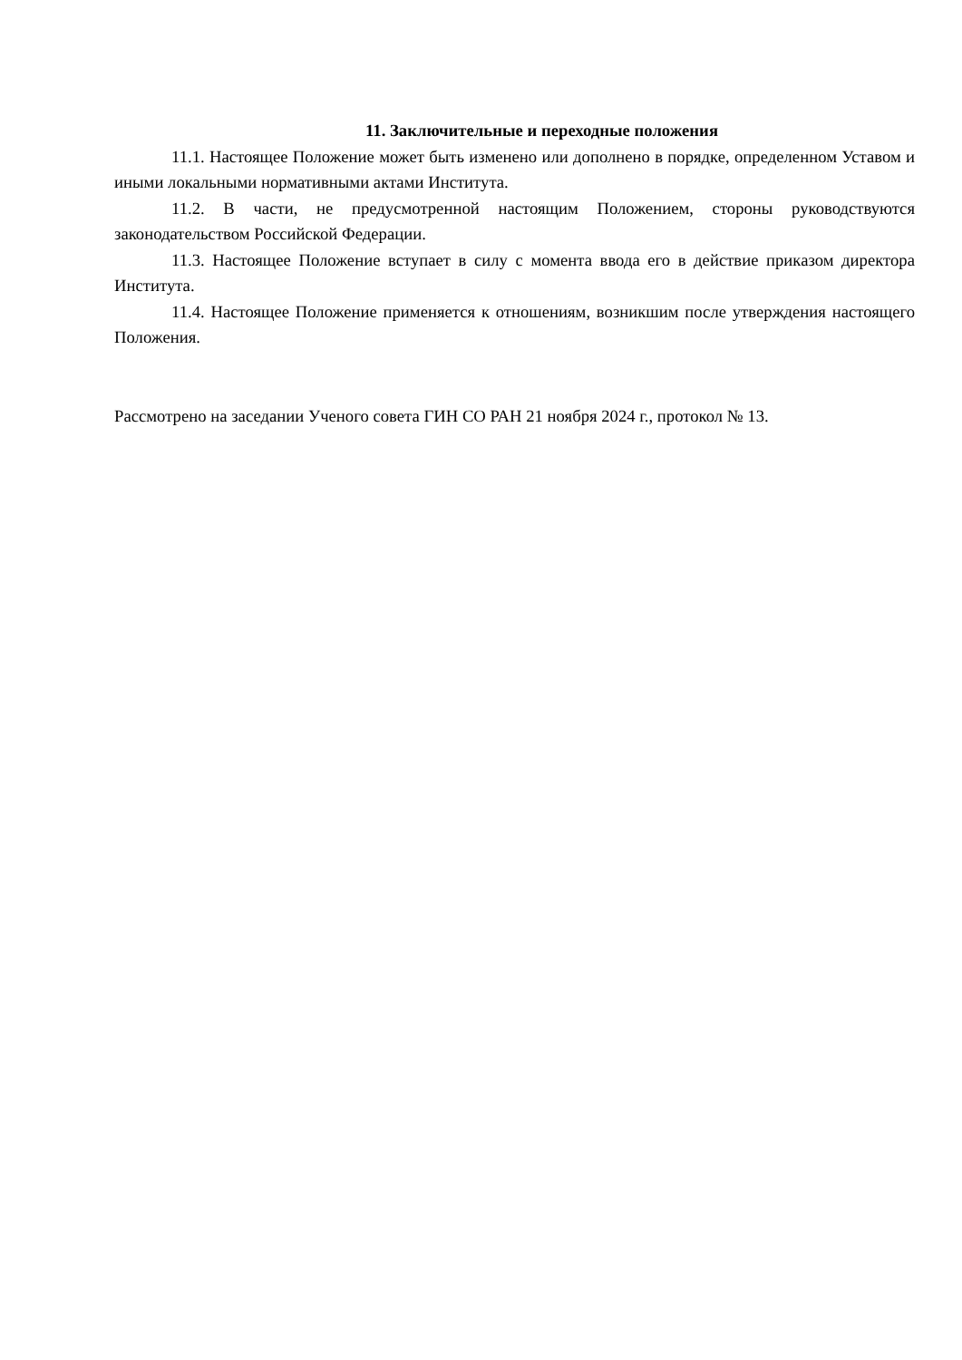11. Заключительные и переходные положения
11.1. Настоящее Положение может быть изменено или дополнено в порядке, определенном Уставом и иными локальными нормативными актами Института.
11.2. В части, не предусмотренной настоящим Положением, стороны руководствуются законодательством Российской Федерации.
11.3. Настоящее Положение вступает в силу с момента ввода его в действие приказом директора Института.
11.4. Настоящее Положение применяется к отношениям, возникшим после утверждения настоящего Положения.
Рассмотрено на заседании Ученого совета ГИН СО РАН 21 ноября 2024 г., протокол № 13.